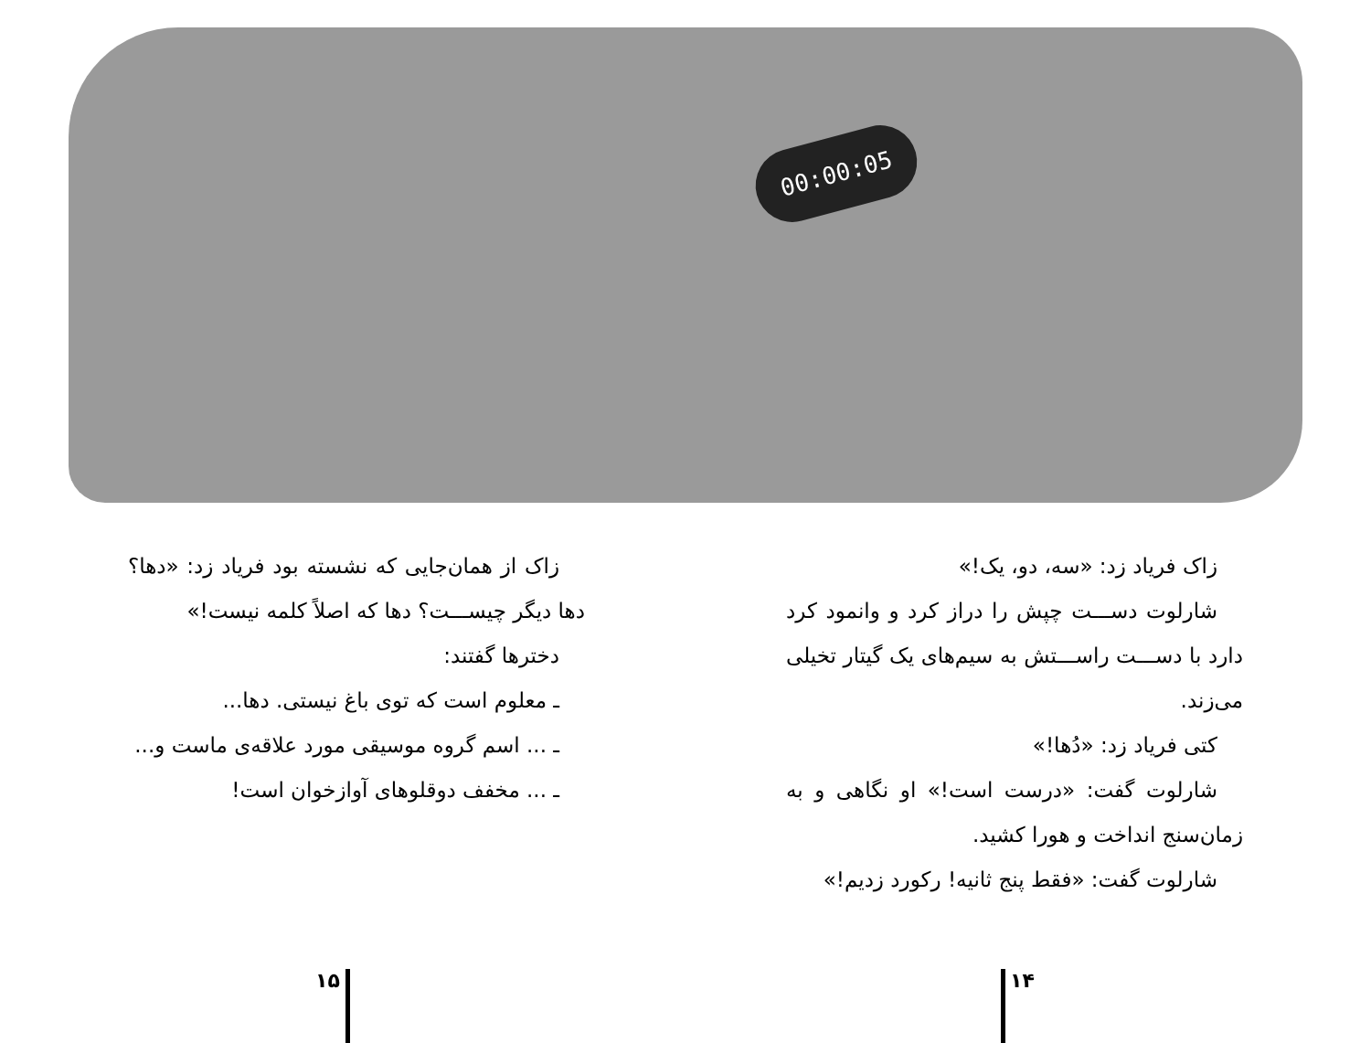00:00:05
زاک فریاد زد: «سه، دو، یک!»
شارلوت دســـت چپش را دراز کرد و وانمود کرد دارد با دســـت راســـتش به سیم‌های یک گیتار تخیلی می‌زند.
کتی فریاد زد: «دُها!»
شارلوت گفت: «درست است!» او نگاهی و به زمان‌سنج انداخت و هورا کشید.
شارلوت گفت: «فقط پنج ثانیه! رکورد زدیم!»
زاک از همان‌جایی که نشسته بود فریاد زد: «دها؟ دها دیگر چیســـت؟ دها که اصلاً کلمه نیست!»
دخترها گفتند:
ـ معلوم است که توی باغ نیستی. دها...
ـ ... اسم گروه موسیقی مورد علاقه‌ی ماست و...
ـ ... مخفف دوقلوهای آوازخوان است!
۱۴
۱۵